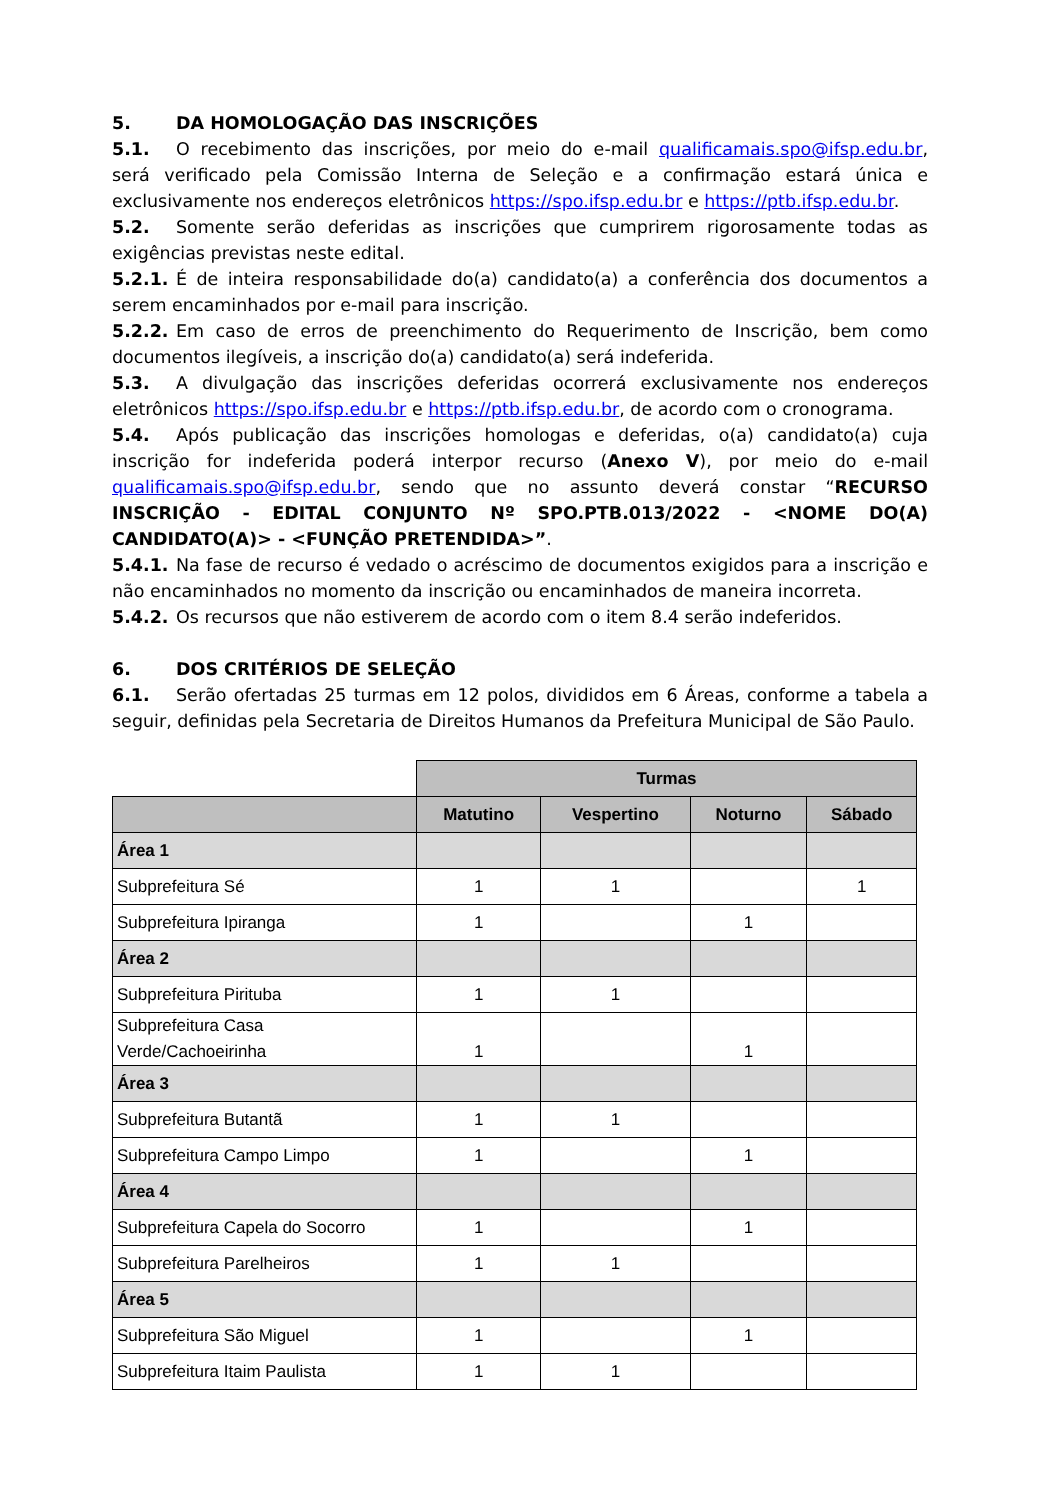5. DA HOMOLOGAÇÃO DAS INSCRIÇÕES
5.1. O recebimento das inscrições, por meio do e-mail qualificamais.spo@ifsp.edu.br, será verificado pela Comissão Interna de Seleção e a confirmação estará única e exclusivamente nos endereços eletrônicos https://spo.ifsp.edu.br e https://ptb.ifsp.edu.br.
5.2. Somente serão deferidas as inscrições que cumprirem rigorosamente todas as exigências previstas neste edital.
5.2.1. É de inteira responsabilidade do(a) candidato(a) a conferência dos documentos a serem encaminhados por e-mail para inscrição.
5.2.2. Em caso de erros de preenchimento do Requerimento de Inscrição, bem como documentos ilegíveis, a inscrição do(a) candidato(a) será indeferida.
5.3. A divulgação das inscrições deferidas ocorrerá exclusivamente nos endereços eletrônicos https://spo.ifsp.edu.br e https://ptb.ifsp.edu.br, de acordo com o cronograma.
5.4. Após publicação das inscrições homologas e deferidas, o(a) candidato(a) cuja inscrição for indeferida poderá interpor recurso (Anexo V), por meio do e-mail qualificamais.spo@ifsp.edu.br, sendo que no assunto deverá constar “RECURSO INSCRIÇÃO - EDITAL CONJUNTO Nº SPO.PTB.013/2022 - <NOME DO(A) CANDIDATO(A)> - <FUNÇÃO PRETENDIDA>”.
5.4.1. Na fase de recurso é vedado o acréscimo de documentos exigidos para a inscrição e não encaminhados no momento da inscrição ou encaminhados de maneira incorreta.
5.4.2. Os recursos que não estiverem de acordo com o item 8.4 serão indeferidos.
6. DOS CRITÉRIOS DE SELEÇÃO
6.1. Serão ofertadas 25 turmas em 12 polos, divididos em 6 Áreas, conforme a tabela a seguir, definidas pela Secretaria de Direitos Humanos da Prefeitura Municipal de São Paulo.
| | Turmas | | | |
| | Matutino | Vespertino | Noturno | Sábado |
| Área 1 | | | | |
| Subprefeitura Sé | 1 | 1 | | 1 |
| Subprefeitura Ipiranga | 1 | | 1 | |
| Área 2 | | | | |
| Subprefeitura Pirituba | 1 | 1 | | |
| Subprefeitura Casa Verde/Cachoeirinha | 1 | | 1 | |
| Área 3 | | | | |
| Subprefeitura Butantã | 1 | 1 | | |
| Subprefeitura Campo Limpo | 1 | | 1 | |
| Área 4 | | | | |
| Subprefeitura Capela do Socorro | 1 | | 1 | |
| Subprefeitura Parelheiros | 1 | 1 | | |
| Área 5 | | | | |
| Subprefeitura São Miguel | 1 | | 1 | |
| Subprefeitura Itaim Paulista | 1 | 1 | | |